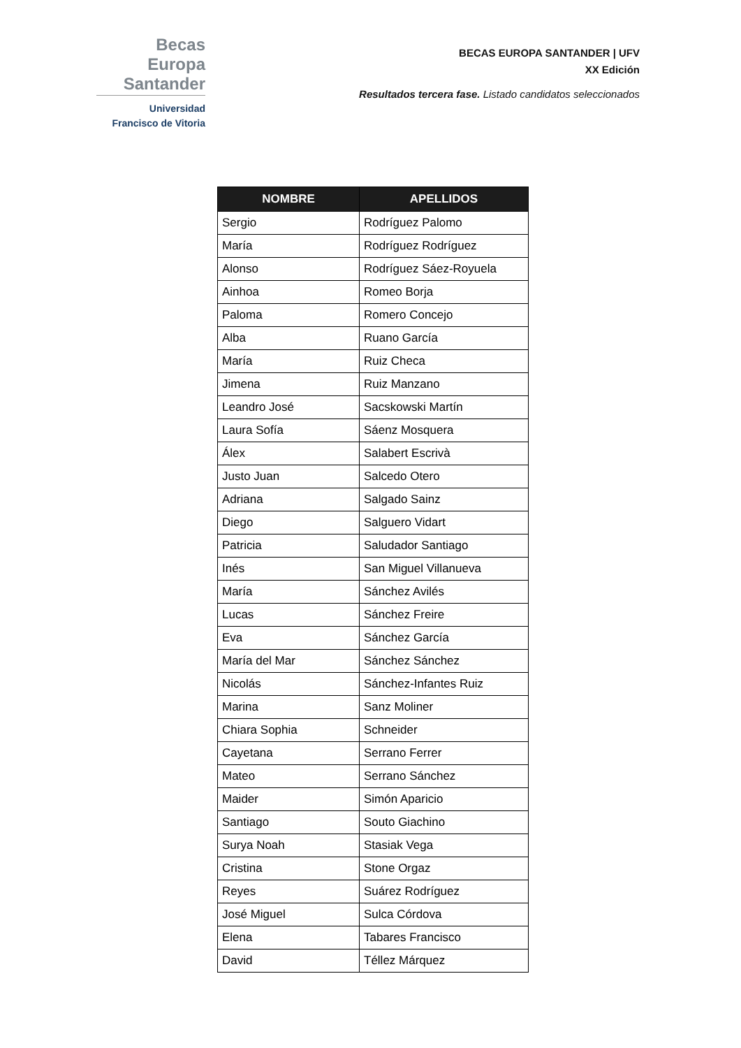Becas Europa
Santander
Universidad
Francisco de Vitoria
BECAS EUROPA SANTANDER | UFV
XX Edición
Resultados tercera fase. Listado candidatos seleccionados
| NOMBRE | APELLIDOS |
| --- | --- |
| Sergio | Rodríguez Palomo |
| María | Rodríguez Rodríguez |
| Alonso | Rodríguez Sáez-Royuela |
| Ainhoa | Romeo Borja |
| Paloma | Romero Concejo |
| Alba | Ruano García |
| María | Ruiz Checa |
| Jimena | Ruiz Manzano |
| Leandro José | Sacskowski Martín |
| Laura Sofía | Sáenz Mosquera |
| Álex | Salabert Escrivà |
| Justo Juan | Salcedo Otero |
| Adriana | Salgado Sainz |
| Diego | Salguero Vidart |
| Patricia | Saludador Santiago |
| Inés | San Miguel Villanueva |
| María | Sánchez Avilés |
| Lucas | Sánchez Freire |
| Eva | Sánchez García |
| María del Mar | Sánchez Sánchez |
| Nicolás | Sánchez-Infantes Ruiz |
| Marina | Sanz Moliner |
| Chiara Sophia | Schneider |
| Cayetana | Serrano Ferrer |
| Mateo | Serrano Sánchez |
| Maider | Simón Aparicio |
| Santiago | Souto Giachino |
| Surya Noah | Stasiak Vega |
| Cristina | Stone Orgaz |
| Reyes | Suárez Rodríguez |
| José Miguel | Sulca Córdova |
| Elena | Tabares Francisco |
| David | Téllez Márquez |